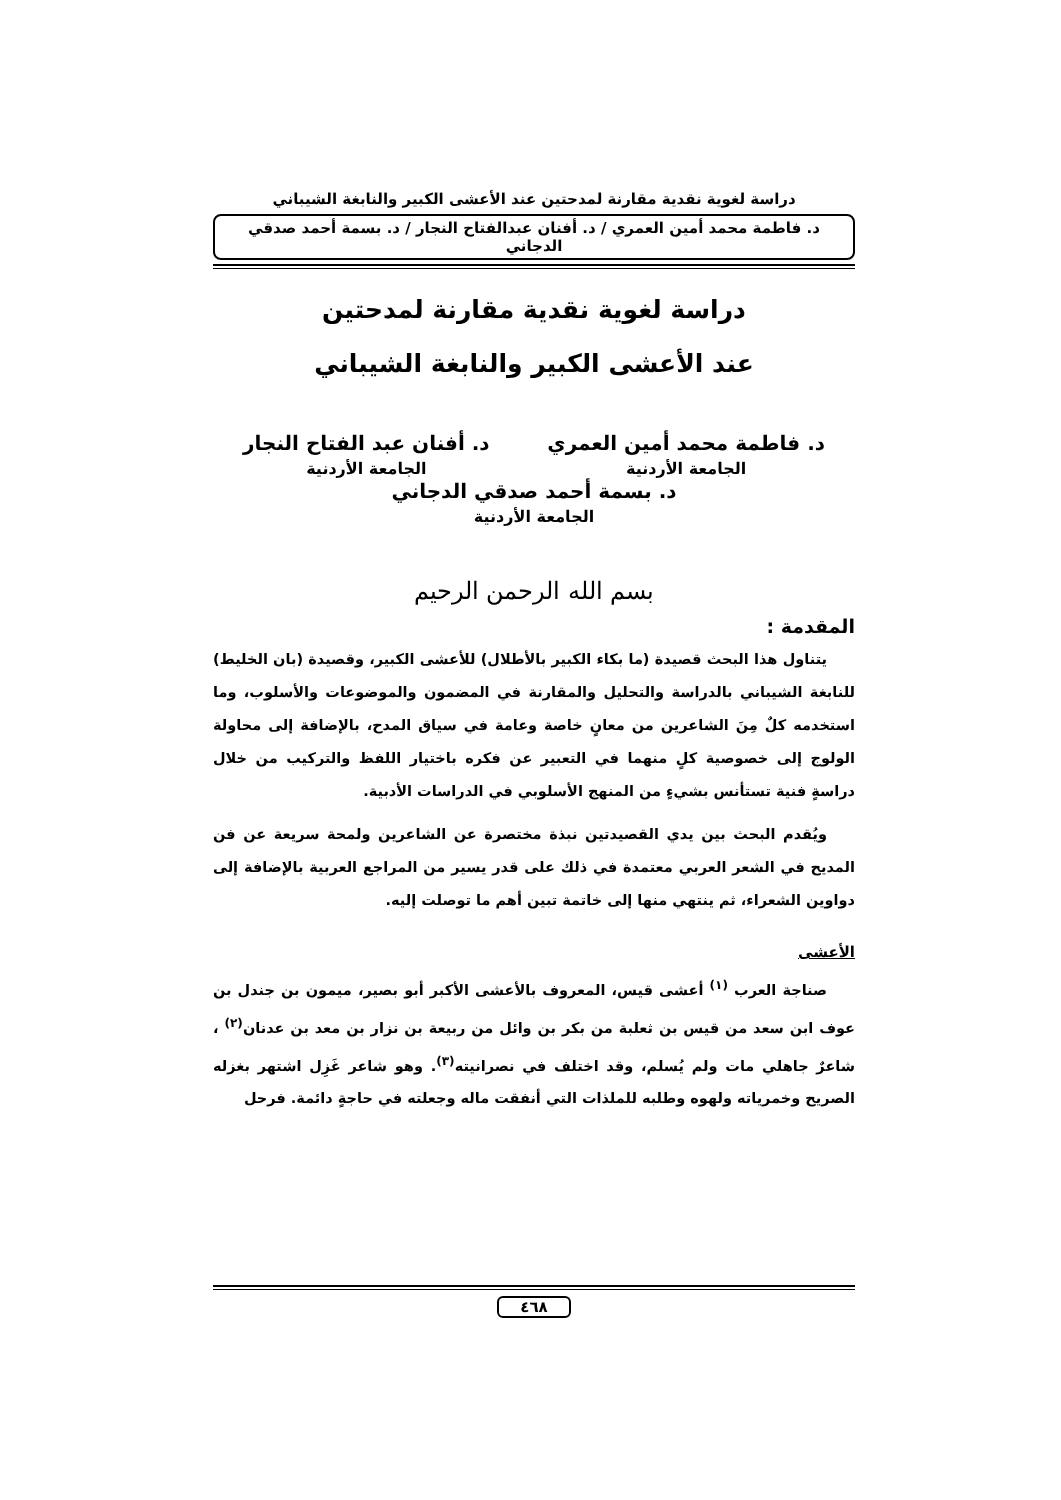دراسة لغوية نقدية مقارنة لمدحتين عند الأعشى الكبير والنابغة الشيباني
د. فاطمة محمد أمين العمري / د. أفنان عبدالفتاح النجار / د. بسمة أحمد صدقي الدجاني
دراسة لغوية نقدية مقارنة لمدحتين
عند الأعشى الكبير والنابغة الشيباني
د. فاطمة محمد أمين العمري
الجامعة الأردنية
د. أفنان عبد الفتاح النجار
الجامعة الأردنية
د. بسمة أحمد صدقي الدجاني
الجامعة الأردنية
بسم الله الرحمن الرحيم
المقدمة :
يتناول هذا البحث قصيدة (ما بكاء الكبير بالأطلال) للأعشى الكبير، وقصيدة (بان الخليط) للنابغة الشيباني بالدراسة والتحليل والمقارنة في المضمون والموضوعات والأسلوب، وما استخدمه كلٌ مِنَ الشاعرين من معانٍ خاصة وعامة في سياق المدح، بالإضافة إلى محاولة الولوج إلى خصوصية كلٍ منهما في التعبير عن فكره باختيار اللفظ والتركيب من خلال دراسةٍ فنية تستأنس بشيءٍ من المنهج الأسلوبي في الدراسات الأدبية.
ويُقدم البحث بين يدي القصيدتين نبذة مختصرة عن الشاعرين ولمحة سريعة عن فن المديح في الشعر العربي معتمدة في ذلك على قدر يسير من المراجع العربية بالإضافة إلى دواوين الشعراء، ثم ينتهي منها إلى خاتمة تبين أهم ما توصلت إليه.
الأعشى
صناجة العرب <sup>(١)</sup> أعشى قيس، المعروف بالأعشى الأكبر أبو بصير، ميمون بن جندل بن عوف ابن سعد من قيس بن ثعلبة من بكر بن وائل من ربيعة بن نزار بن معد بن عدنان<sup>(٢)</sup> ، شاعرٌ جاهلي مات ولم يُسلم، وقد اختلف في نصرانيته<sup>(٣)</sup>. وهو شاعر غَزِل اشتهر بغزله الصريح وخمرياته ولهوه وطلبه للملذات التي أنفقت ماله وجعلته في حاجةٍ دائمة. فرحل
٤٦٨